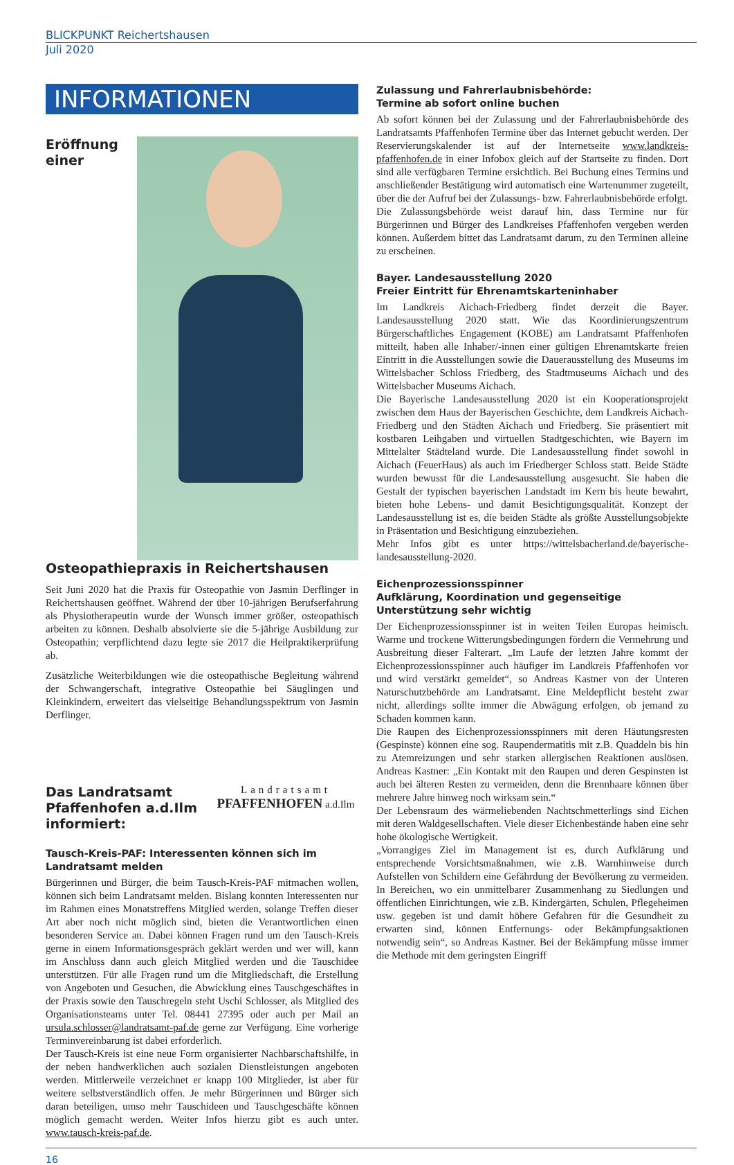BLICKPUNKT Reichertshausen
Juli 2020
INFORMATIONEN
Eröffnung einer Osteopathiepraxis in Reichertshausen
Seit Juni 2020 hat die Praxis für Osteopathie von Jasmin Derflinger in Reichertshausen geöffnet. Während der über 10-jährigen Berufserfahrung als Physiotherapeutin wurde der Wunsch immer größer, osteopathisch arbeiten zu können. Deshalb absolvierte sie die 5-jährige Ausbildung zur Osteopathin; verpflichtend dazu legte sie 2017 die Heilpraktikerprüfung ab.
Zusätzliche Weiterbildungen wie die osteopathische Begleitung während der Schwangerschaft, integrative Osteopathie bei Säuglingen und Kleinkindern, erweitert das vielseitige Behandlungsspektrum von Jasmin Derflinger.
Landratsamt
PFAFFENHOFEN a.d.Ilm
Das Landratsamt Pfaffenhofen a.d.Ilm informiert:
Tausch-Kreis-PAF: Interessenten können sich im Landratsamt melden
Bürgerinnen und Bürger, die beim Tausch-Kreis-PAF mitmachen wollen, können sich beim Landratsamt melden. Bislang konnten Interessenten nur im Rahmen eines Monatstreffens Mitglied werden, solange Treffen dieser Art aber noch nicht möglich sind, bieten die Verantwortlichen einen besonderen Service an. Dabei können Fragen rund um den Tausch-Kreis gerne in einem Informationsgespräch geklärt werden und wer will, kann im Anschluss dann auch gleich Mitglied werden und die Tauschidee unterstützen. Für alle Fragen rund um die Mitgliedschaft, die Erstellung von Angeboten und Gesuchen, die Abwicklung eines Tauschgeschäftes in der Praxis sowie den Tauschregeln steht Uschi Schlosser, als Mitglied des Organisationsteams unter Tel. 08441 27395 oder auch per Mail an ursula.schlosser@landratsamt-paf.de gerne zur Verfügung. Eine vorherige Terminvereinbarung ist dabei erforderlich.
Der Tausch-Kreis ist eine neue Form organisierter Nachbarschaftshilfe, in der neben handwerklichen auch sozialen Dienstleistungen angeboten werden. Mittlerweile verzeichnet er knapp 100 Mitglieder, ist aber für weitere selbstverständlich offen. Je mehr Bürgerinnen und Bürger sich daran beteiligen, umso mehr Tauschideen und Tauschgeschäfte können möglich gemacht werden. Weiter Infos hierzu gibt es auch unter. www.tausch-kreis-paf.de.
Zulassung und Fahrerlaubnisbehörde:
Termine ab sofort online buchen
Ab sofort können bei der Zulassung und der Fahrerlaubnisbehörde des Landratsamts Pfaffenhofen Termine über das Internet gebucht werden. Der Reservierungskalender ist auf der Internetseite www.landkreis-pfaffenhofen.de in einer Infobox gleich auf der Startseite zu finden. Dort sind alle verfügbaren Termine ersichtlich. Bei Buchung eines Termins und anschließender Bestätigung wird automatisch eine Wartenummer zugeteilt, über die der Aufruf bei der Zulassungs- bzw. Fahrerlaubnisbehörde erfolgt.
Die Zulassungsbehörde weist darauf hin, dass Termine nur für Bürgerinnen und Bürger des Landkreises Pfaffenhofen vergeben werden können. Außerdem bittet das Landratsamt darum, zu den Terminen alleine zu erscheinen.
Bayer. Landesausstellung 2020
Freier Eintritt für Ehrenamtskarteninhaber
Im Landkreis Aichach-Friedberg findet derzeit die Bayer. Landesausstellung 2020 statt. Wie das Koordinierungszentrum Bürgerschaftliches Engagement (KOBE) am Landratsamt Pfaffenhofen mitteilt, haben alle Inhaber/-innen einer gültigen Ehrenamtskarte freien Eintritt in die Ausstellungen sowie die Dauerausstellung des Museums im Wittelsbacher Schloss Friedberg, des Stadtmuseums Aichach und des Wittelsbacher Museums Aichach.
Die Bayerische Landesausstellung 2020 ist ein Kooperationsprojekt zwischen dem Haus der Bayerischen Geschichte, dem Landkreis Aichach-Friedberg und den Städten Aichach und Friedberg. Sie präsentiert mit kostbaren Leihgaben und virtuellen Stadtgeschichten, wie Bayern im Mittelalter Städteland wurde. Die Landesausstellung findet sowohl in Aichach (FeuerHaus) als auch im Friedberger Schloss statt. Beide Städte wurden bewusst für die Landesausstellung ausgesucht. Sie haben die Gestalt der typischen bayerischen Landstadt im Kern bis heute bewahrt, bieten hohe Lebens- und damit Besichtigungsqualität. Konzept der Landesausstellung ist es, die beiden Städte als größte Ausstellungsobjekte in Präsentation und Besichtigung einzubeziehen.
Mehr Infos gibt es unter https://wittelsbacherland.de/bayerische-landesausstellung-2020.
Eichenprozessionsspinner
Aufklärung, Koordination und gegenseitige Unterstützung sehr wichtig
Der Eichenprozessionsspinner ist in weiten Teilen Europas heimisch. Warme und trockene Witterungsbedingungen fördern die Vermehrung und Ausbreitung dieser Falterart. „Im Laufe der letzten Jahre kommt der Eichenprozessionsspinner auch häufiger im Landkreis Pfaffenhofen vor und wird verstärkt gemeldet“, so Andreas Kastner von der Unteren Naturschutzbehörde am Landratsamt. Eine Meldepflicht besteht zwar nicht, allerdings sollte immer die Abwägung erfolgen, ob jemand zu Schaden kommen kann.
Die Raupen des Eichenprozessionsspinners mit deren Häutungsresten (Gespinste) können eine sog. Raupendermatitis mit z.B. Quaddeln bis hin zu Atemreizungen und sehr starken allergischen Reaktionen auslösen. Andreas Kastner: „Ein Kontakt mit den Raupen und deren Gespinsten ist auch bei älteren Resten zu vermeiden, denn die Brennhaare können über mehrere Jahre hinweg noch wirksam sein.“
Der Lebensraum des wärmeliebenden Nachtschmetterlings sind Eichen mit deren Waldgesellschaften. Viele dieser Eichenbestände haben eine sehr hohe ökologische Wertigkeit.
„Vorrangiges Ziel im Management ist es, durch Aufklärung und entsprechende Vorsichtsmaßnahmen, wie z.B. Warnhinweise durch Aufstellen von Schildern eine Gefährdung der Bevölkerung zu vermeiden. In Bereichen, wo ein unmittelbarer Zusammenhang zu Siedlungen und öffentlichen Einrichtungen, wie z.B. Kindergärten, Schulen, Pflegeheimen usw. gegeben ist und damit höhere Gefahren für die Gesundheit zu erwarten sind, können Entfernungs- oder Bekämpfungsaktionen notwendig sein“, so Andreas Kastner. Bei der Bekämpfung müsse immer die Methode mit dem geringsten Eingriff
16